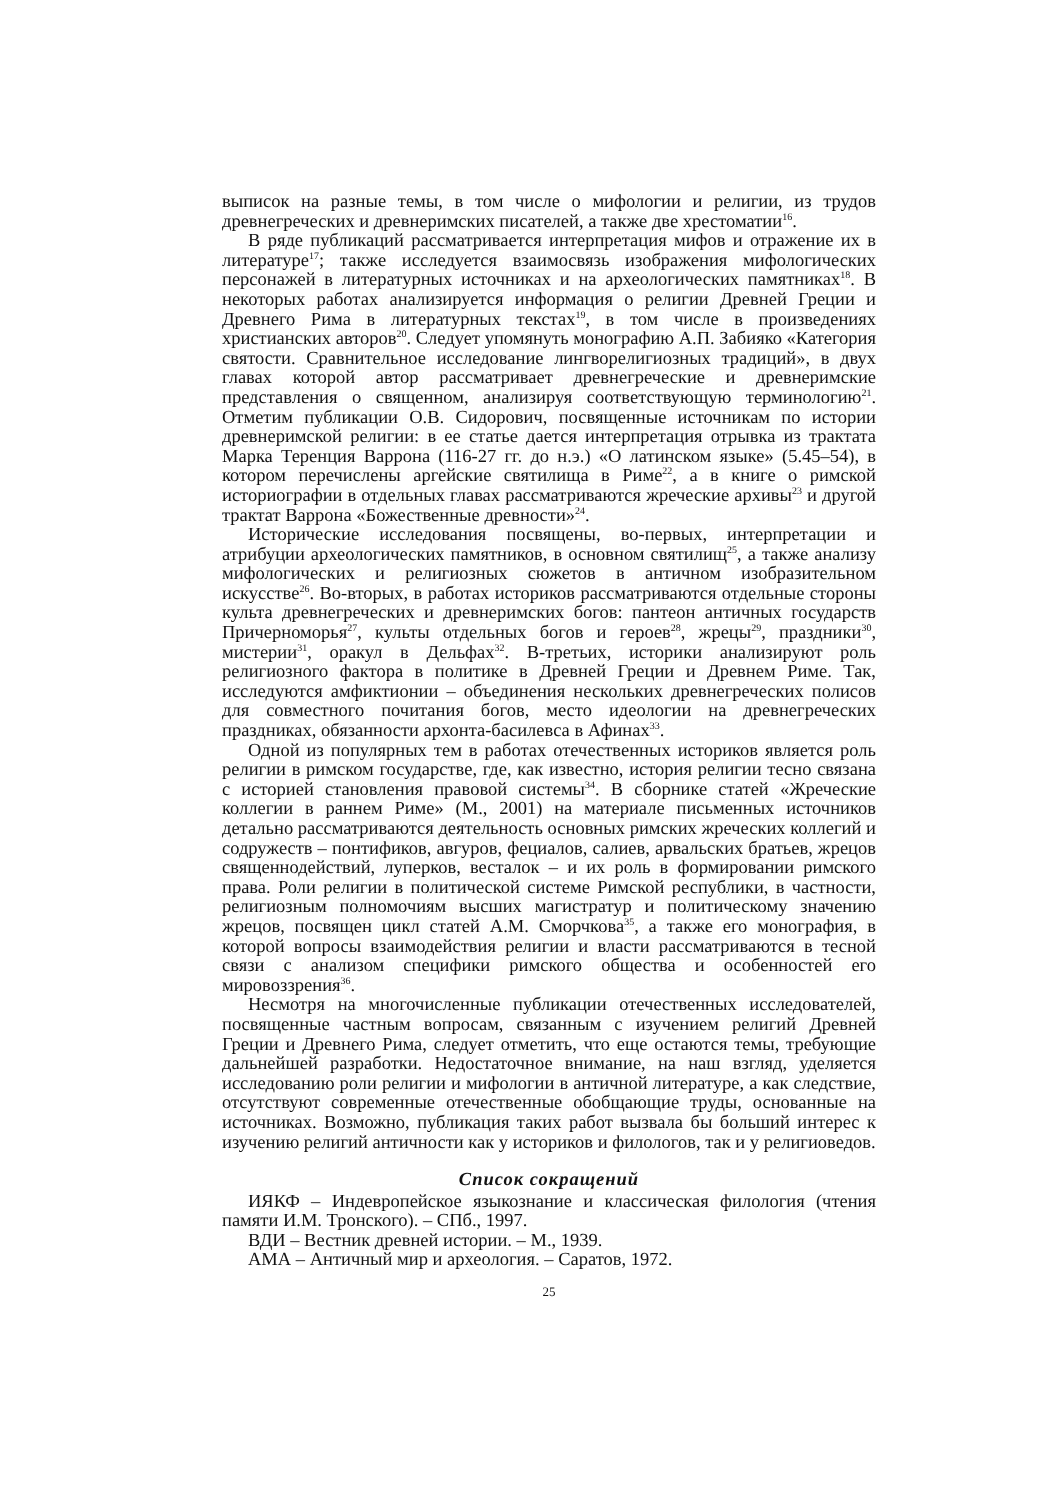выписок на разные темы, в том числе о мифологии и религии, из трудов древнегреческих и древнеримских писателей, а также две хрестоматии<sup>16</sup>.
В ряде публикаций рассматривается интерпретация мифов и отражение их в литературе<sup>17</sup>; также исследуется взаимосвязь изображения мифологических персонажей в литературных источниках и на археологических памятниках<sup>18</sup>. В некоторых работах анализируется информация о религии Древней Греции и Древнего Рима в литературных текстах<sup>19</sup>, в том числе в произведениях христианских авторов<sup>20</sup>. Следует упомянуть монографию А.П. Забияко «Категория святости. Сравнительное исследование лингворелигиозных традиций», в двух главах которой автор рассматривает древнегреческие и древнеримские представления о священном, анализируя соответствующую терминологию<sup>21</sup>. Отметим публикации О.В. Сидорович, посвященные источникам по истории древнеримской религии: в ее статье дается интерпретация отрывка из трактата Марка Теренция Варрона (116-27 гг. до н.э.) «О латинском языке» (5.45–54), в котором перечислены аргейские святилища в Риме<sup>22</sup>, а в книге о римской историографии в отдельных главах рассматриваются жреческие архивы<sup>23</sup> и другой трактат Варрона «Божественные древности»<sup>24</sup>.
Исторические исследования посвящены, во-первых, интерпретации и атрибуции археологических памятников, в основном святилищ<sup>25</sup>, а также анализу мифологических и религиозных сюжетов в античном изобразительном искусстве<sup>26</sup>. Во-вторых, в работах историков рассматриваются отдельные стороны культа древнегреческих и древнеримских богов: пантеон античных государств Причерноморья<sup>27</sup>, культы отдельных богов и героев<sup>28</sup>, жрецы<sup>29</sup>, праздники<sup>30</sup>, мистерии<sup>31</sup>, оракул в Дельфах<sup>32</sup>. В-третьих, историки анализируют роль религиозного фактора в политике в Древней Греции и Древнем Риме. Так, исследуются амфиктионии – объединения нескольких древнегреческих полисов для совместного почитания богов, место идеологии на древнегреческих праздниках, обязанности архонта-басилевса в Афинах<sup>33</sup>.
Одной из популярных тем в работах отечественных историков является роль религии в римском государстве, где, как известно, история религии тесно связана с историей становления правовой системы<sup>34</sup>. В сборнике статей «Жреческие коллегии в раннем Риме» (М., 2001) на материале письменных источников детально рассматриваются деятельность основных римских жреческих коллегий и содружеств – понтификов, авгуров, фециалов, салиев, арвальских братьев, жрецов священнодействий, луперков, весталок – и их роль в формировании римского права. Роли религии в политической системе Римской республики, в частности, религиозным полномочиям высших магистратур и политическому значению жрецов, посвящен цикл статей А.М. Сморчкова<sup>35</sup>, а также его монография, в которой вопросы взаимодействия религии и власти рассматриваются в тесной связи с анализом специфики римского общества и особенностей его мировоззрения<sup>36</sup>.
Несмотря на многочисленные публикации отечественных исследователей, посвященные частным вопросам, связанным с изучением религий Древней Греции и Древнего Рима, следует отметить, что еще остаются темы, требующие дальнейшей разработки. Недостаточное внимание, на наш взгляд, уделяется исследованию роли религии и мифологии в античной литературе, а как следствие, отсутствуют современные отечественные обобщающие труды, основанные на источниках. Возможно, публикация таких работ вызвала бы больший интерес к изучению религий античности как у историков и филологов, так и у религиоведов.
Список сокращений
ИЯКФ – Индевропейское языкознание и классическая филология (чтения памяти И.М. Тронского). – СПб., 1997.
ВДИ – Вестник древней истории. – М., 1939.
АМА – Античный мир и археология. – Саратов, 1972.
25